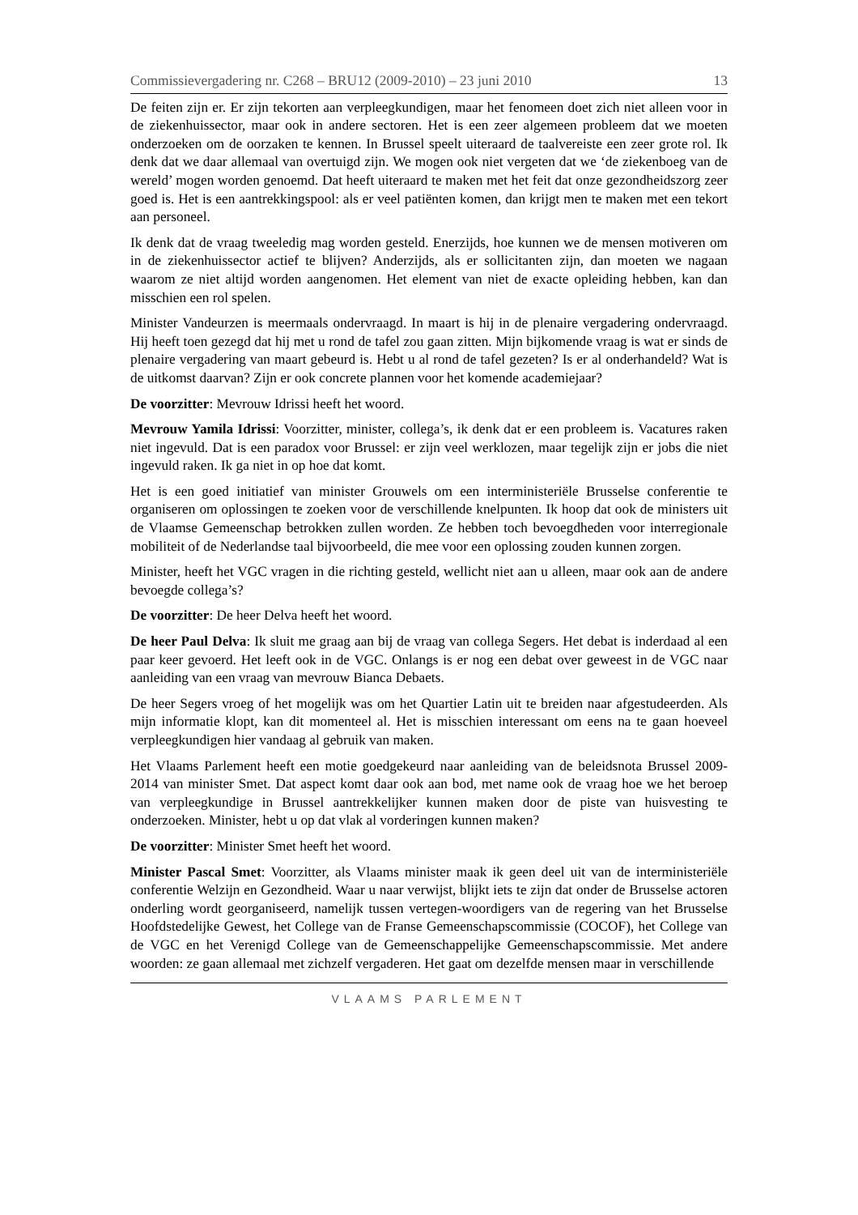Commissievergadering nr. C268 – BRU12 (2009-2010) – 23 juni 2010 13
De feiten zijn er. Er zijn tekorten aan verpleegkundigen, maar het fenomeen doet zich niet alleen voor in de ziekenhuissector, maar ook in andere sectoren. Het is een zeer algemeen probleem dat we moeten onderzoeken om de oorzaken te kennen. In Brussel speelt uiteraard de taalvereiste een zeer grote rol. Ik denk dat we daar allemaal van overtuigd zijn. We mogen ook niet vergeten dat we ‘de ziekenboeg van de wereld’ mogen worden genoemd. Dat heeft uiteraard te maken met het feit dat onze gezondheidszorg zeer goed is. Het is een aantrekkingspool: als er veel patiënten komen, dan krijgt men te maken met een tekort aan personeel.
Ik denk dat de vraag tweeledig mag worden gesteld. Enerzijds, hoe kunnen we de mensen motiveren om in de ziekenhuissector actief te blijven? Anderzijds, als er sollicitanten zijn, dan moeten we nagaan waarom ze niet altijd worden aangenomen. Het element van niet de exacte opleiding hebben, kan dan misschien een rol spelen.
Minister Vandeurzen is meermaals ondervraagd. In maart is hij in de plenaire vergadering ondervraagd. Hij heeft toen gezegd dat hij met u rond de tafel zou gaan zitten. Mijn bijkomende vraag is wat er sinds de plenaire vergadering van maart gebeurd is. Hebt u al rond de tafel gezeten? Is er al onderhandeld? Wat is de uitkomst daarvan? Zijn er ook concrete plannen voor het komende academiejaar?
De voorzitter: Mevrouw Idrissi heeft het woord.
Mevrouw Yamila Idrissi: Voorzitter, minister, collega’s, ik denk dat er een probleem is. Vacatures raken niet ingevuld. Dat is een paradox voor Brussel: er zijn veel werklozen, maar tegelijk zijn er jobs die niet ingevuld raken. Ik ga niet in op hoe dat komt.
Het is een goed initiatief van minister Grouwels om een interministeriële Brusselse conferentie te organiseren om oplossingen te zoeken voor de verschillende knelpunten. Ik hoop dat ook de ministers uit de Vlaamse Gemeenschap betrokken zullen worden. Ze hebben toch bevoegdheden voor interregionale mobiliteit of de Nederlandse taal bijvoorbeeld, die mee voor een oplossing zouden kunnen zorgen.
Minister, heeft het VGC vragen in die richting gesteld, wellicht niet aan u alleen, maar ook aan de andere bevoegde collega’s?
De voorzitter: De heer Delva heeft het woord.
De heer Paul Delva: Ik sluit me graag aan bij de vraag van collega Segers. Het debat is inderdaad al een paar keer gevoerd. Het leeft ook in de VGC. Onlangs is er nog een debat over geweest in de VGC naar aanleiding van een vraag van mevrouw Bianca Debaets.
De heer Segers vroeg of het mogelijk was om het Quartier Latin uit te breiden naar afgestudeerden. Als mijn informatie klopt, kan dit momenteel al. Het is misschien interessant om eens na te gaan hoeveel verpleegkundigen hier vandaag al gebruik van maken.
Het Vlaams Parlement heeft een motie goedgekeurd naar aanleiding van de beleidsnota Brussel 2009-2014 van minister Smet. Dat aspect komt daar ook aan bod, met name ook de vraag hoe we het beroep van verpleegkundige in Brussel aantrekkelijker kunnen maken door de piste van huisvesting te onderzoeken. Minister, hebt u op dat vlak al vorderingen kunnen maken?
De voorzitter: Minister Smet heeft het woord.
Minister Pascal Smet: Voorzitter, als Vlaams minister maak ik geen deel uit van de interministeriële conferentie Welzijn en Gezondheid. Waar u naar verwijst, blijkt iets te zijn dat onder de Brusselse actoren onderling wordt georganiseerd, namelijk tussen vertegen-woordigers van de regering van het Brusselse Hoofdstedelijke Gewest, het College van de Franse Gemeenschapscommissie (COCOF), het College van de VGC en het Verenigd College van de Gemeenschappelijke Gemeenschapscommissie. Met andere woorden: ze gaan allemaal met zichzelf vergaderen. Het gaat om dezelfde mensen maar in verschillende
VLAAMS PARLEMENT